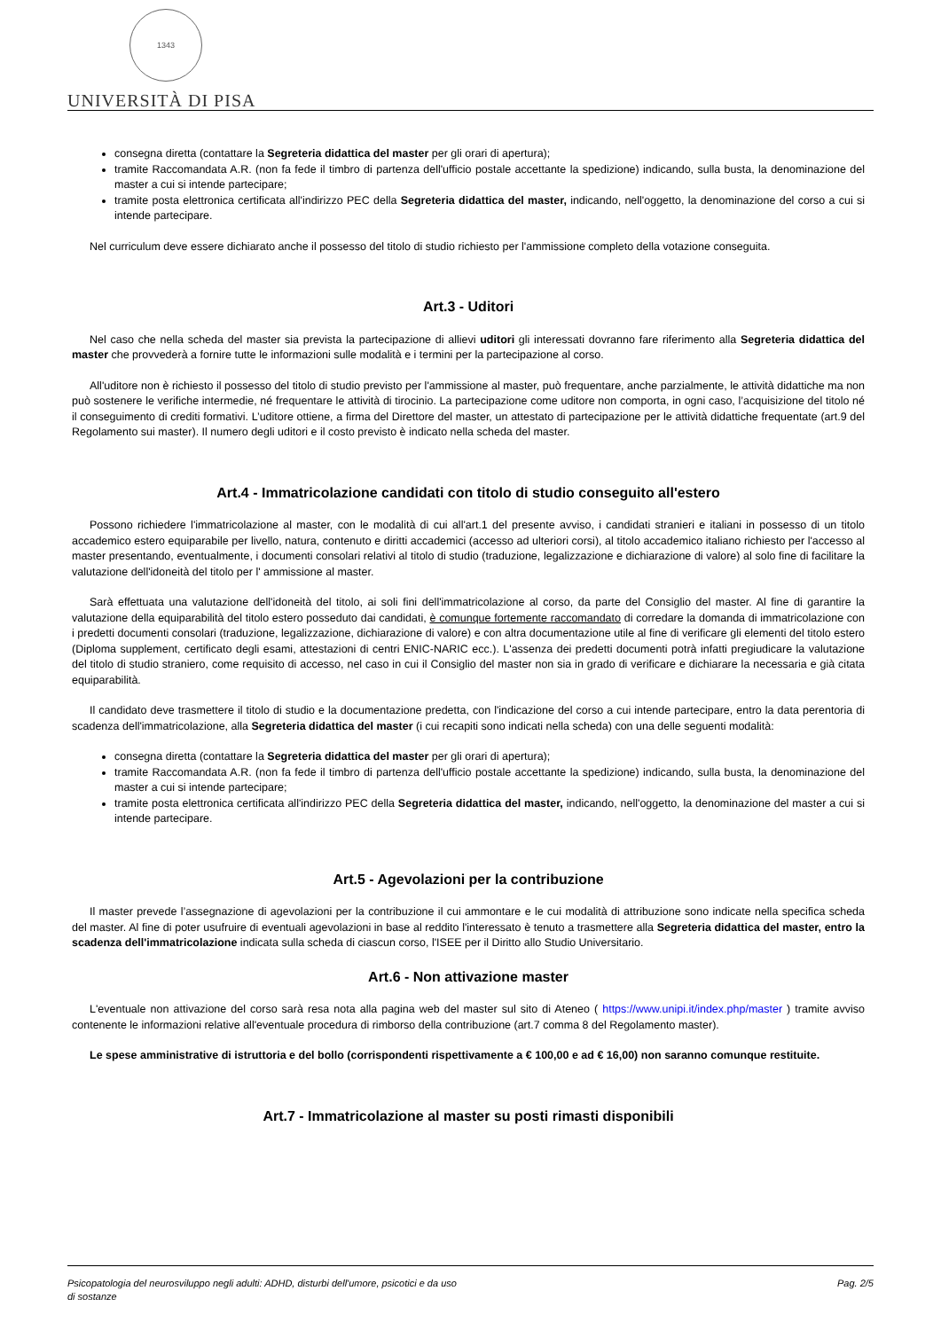1343
UNIVERSITÀ DI PISA
consegna diretta (contattare la Segreteria didattica del master per gli orari di apertura);
tramite Raccomandata A.R. (non fa fede il timbro di partenza dell'ufficio postale accettante la spedizione) indicando, sulla busta, la denominazione del master a cui si intende partecipare;
tramite posta elettronica certificata all'indirizzo PEC della Segreteria didattica del master, indicando, nell'oggetto, la denominazione del corso a cui si intende partecipare.
Nel curriculum deve essere dichiarato anche il possesso del titolo di studio richiesto per l'ammissione completo della votazione conseguita.
Art.3 - Uditori
Nel caso che nella scheda del master sia prevista la partecipazione di allievi uditori gli interessati dovranno fare riferimento alla Segreteria didattica del master che provvederà a fornire tutte le informazioni sulle modalità e i termini per la partecipazione al corso.
All'uditore non è richiesto il possesso del titolo di studio previsto per l'ammissione al master, può frequentare, anche parzialmente, le attività didattiche ma non può sostenere le verifiche intermedie, né frequentare le attività di tirocinio. La partecipazione come uditore non comporta, in ogni caso, l’acquisizione del titolo né il conseguimento di crediti formativi. L’uditore ottiene, a firma del Direttore del master, un attestato di partecipazione per le attività didattiche frequentate (art.9 del Regolamento sui master). Il numero degli uditori e il costo previsto è indicato nella scheda del master.
Art.4 - Immatricolazione candidati con titolo di studio conseguito all'estero
Possono richiedere l'immatricolazione al master, con le modalità di cui all'art.1 del presente avviso, i candidati stranieri e italiani in possesso di un titolo accademico estero equiparabile per livello, natura, contenuto e diritti accademici (accesso ad ulteriori corsi), al titolo accademico italiano richiesto per l'accesso al master presentando, eventualmente, i documenti consolari relativi al titolo di studio (traduzione, legalizzazione e dichiarazione di valore) al solo fine di facilitare la valutazione dell'idoneità del titolo per l' ammissione al master.
Sarà effettuata una valutazione dell'idoneità del titolo, ai soli fini dell'immatricolazione al corso, da parte del Consiglio del master. Al fine di garantire la valutazione della equiparabilità del titolo estero posseduto dai candidati, è comunque fortemente raccomandato di corredare la domanda di immatricolazione con i predetti documenti consolari (traduzione, legalizzazione, dichiarazione di valore) e con altra documentazione utile al fine di verificare gli elementi del titolo estero (Diploma supplement, certificato degli esami, attestazioni di centri ENIC-NARIC ecc.). L'assenza dei predetti documenti potrà infatti pregiudicare la valutazione del titolo di studio straniero, come requisito di accesso, nel caso in cui il Consiglio del master non sia in grado di verificare e dichiarare la necessaria e già citata equiparabilità.
Il candidato deve trasmettere il titolo di studio e la documentazione predetta, con l'indicazione del corso a cui intende partecipare, entro la data perentoria di scadenza dell'immatricolazione, alla Segreteria didattica del master (i cui recapiti sono indicati nella scheda) con una delle seguenti modalità:
consegna diretta (contattare la Segreteria didattica del master per gli orari di apertura);
tramite Raccomandata A.R. (non fa fede il timbro di partenza dell'ufficio postale accettante la spedizione) indicando, sulla busta, la denominazione del master a cui si intende partecipare;
tramite posta elettronica certificata all'indirizzo PEC della Segreteria didattica del master, indicando, nell'oggetto, la denominazione del master a cui si intende partecipare.
Art.5 - Agevolazioni per la contribuzione
Il master prevede l’assegnazione di agevolazioni per la contribuzione il cui ammontare e le cui modalità di attribuzione sono indicate nella specifica scheda del master. Al fine di poter usufruire di eventuali agevolazioni in base al reddito l'interessato è tenuto a trasmettere alla Segreteria didattica del master, entro la scadenza dell'immatricolazione indicata sulla scheda di ciascun corso, l'ISEE per il Diritto allo Studio Universitario.
Art.6 - Non attivazione master
L'eventuale non attivazione del corso sarà resa nota alla pagina web del master sul sito di Ateneo ( https://www.unipi.it/index.php/master ) tramite avviso contenente le informazioni relative all'eventuale procedura di rimborso della contribuzione (art.7 comma 8 del Regolamento master).
Le spese amministrative di istruttoria e del bollo (corrispondenti rispettivamente a € 100,00 e ad € 16,00) non saranno comunque restituite.
Art.7 - Immatricolazione al master su posti rimasti disponibili
Psicopatologia del neurosviluppo negli adulti: ADHD, disturbi dell'umore, psicotici e da uso
di sostanze Pag. 2/5